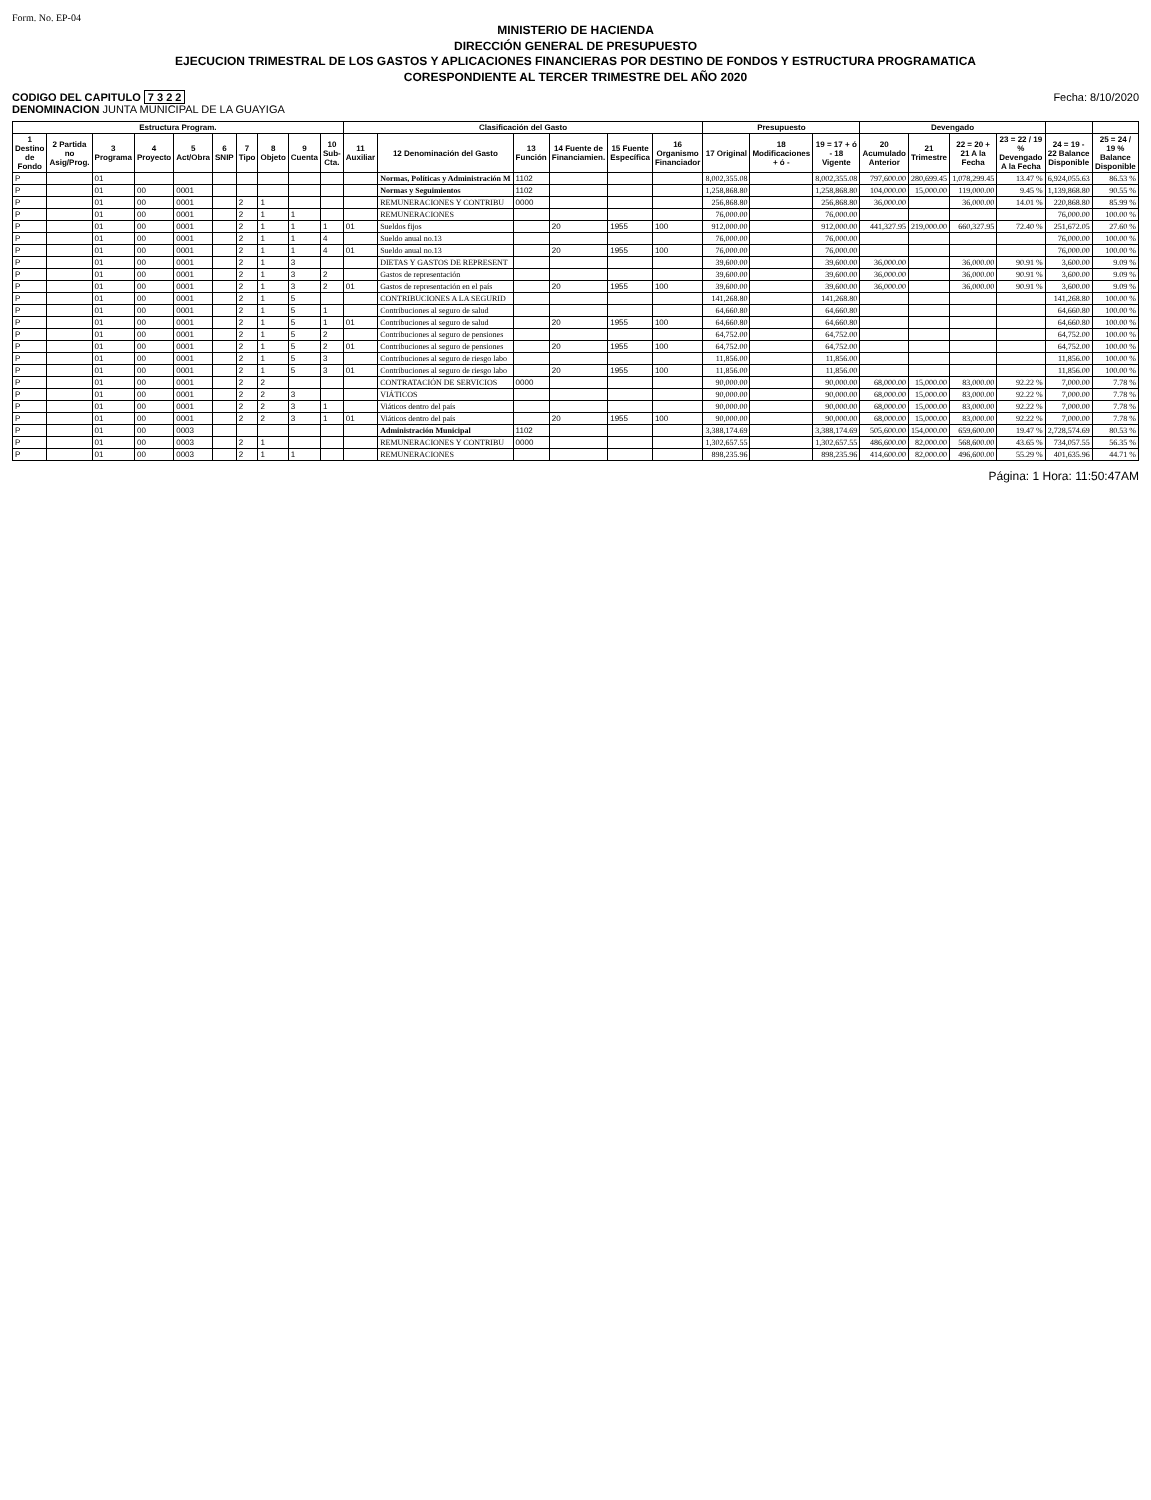Form. No. EP-04
MINISTERIO DE HACIENDA
DIRECCIÓN GENERAL DE PRESUPUESTO
EJECUCION TRIMESTRAL DE LOS GASTOS Y APLICACIONES FINANCIERAS POR DESTINO DE FONDOS Y ESTRUCTURA PROGRAMATICA
CORESPONDIENTE AL TERCER TRIMESTRE DEL AÑO 2020
CODIGO DEL CAPITULO 7 3 2 2
DENOMINACION JUNTA MUNICIPAL DE LA GUAYIGA
Fecha: 8/10/2020
| Estructura Program. | | | | | | | | | | Clasificación del Gasto | | | | | | Presupuesto | | | Devengado | | | | | |
| --- | --- | --- | --- | --- | --- | --- | --- | --- | --- | --- | --- | --- | --- | --- | --- | --- | --- | --- | --- | --- | --- | --- | --- | --- |
| 1 Destino de Fondo | 2 Partida no Asig/Prog. | 3 Programa | 4 Proyecto | 5 Act/Obra | 6 SNIP | 7 Tipo | 8 Objeto | 9 Cuenta | 10 Sub-Cta. | 11 Auxiliar | 12 Denominación del Gasto | 13 Función | 14 Fuente de Financiamien. | 15 Fuente Específica | 16 Organismo Financiador | 17 Original | 18 Modificaciones + ó - | 19 = 17 + ó - 18 Vigente | 20 Acumulado Anterior | 21 Trimestre | 22 = 20 + 21 A la Fecha | 23 = 22 / 19 % Devengado A la Fecha | 24 = 19 - 22 Balance Disponible | 25 = 24 / 19 % Balance Disponible |
| P | | 01 | | | | | | | | | Normas, Políticas y Administración M | 1102 | | | | 8,002,355.08 | | 8,002,355.08 | 797,600.00 | 280,699.45 | 1,078,299.45 | 13.47 % | 6,924,055.63 | 86.53 % |
| P | | 01 | 00 | 0001 | | | | | | | Normas y Seguimientos | 1102 | | | | 1,258,868.80 | | 1,258,868.80 | 104,000.00 | 15,000.00 | 119,000.00 | 9.45 % | 1,139,868.80 | 90.55 % |
| P | | 01 | 00 | 0001 | | 2 | 1 | | | | REMUNERACIONES Y CONTRIBU | 0000 | | | | 256,868.80 | | 256,868.80 | 36,000.00 | | 36,000.00 | 14.01 % | 220,868.80 | 85.99 % |
| P | | 01 | 00 | 0001 | | 2 | 1 | 1 | | | REMUNERACIONES | | | | | 76,000.00 | | 76,000.00 | | | | | 76,000.00 | 100.00 % |
| P | | 01 | 00 | 0001 | | 2 | 1 | 1 | 1 | 01 | Sueldos fijos | | 20 | 1955 | 100 | 912,000.00 | | 912,000.00 | 441,327.95 | 219,000.00 | 660,327.95 | 72.40 % | 251,672.05 | 27.60 % |
| P | | 01 | 00 | 0001 | | 2 | 1 | 1 | 4 | | Sueldo anual no.13 | | | | | 76,000.00 | | 76,000.00 | | | | | 76,000.00 | 100.00 % |
| P | | 01 | 00 | 0001 | | 2 | 1 | 1 | 4 | 01 | Sueldo anual no.13 | | 20 | 1955 | 100 | 76,000.00 | | 76,000.00 | | | | | 76,000.00 | 100.00 % |
| P | | 01 | 00 | 0001 | | 2 | 1 | 3 | | | DIETAS Y GASTOS DE REPRESENT | | | | | 39,600.00 | | 39,600.00 | 36,000.00 | | 36,000.00 | 90.91 % | 3,600.00 | 9.09 % |
| P | | 01 | 00 | 0001 | | 2 | 1 | 3 | 2 | | Gastos de representación | | | | | 39,600.00 | | 39,600.00 | 36,000.00 | | 36,000.00 | 90.91 % | 3,600.00 | 9.09 % |
| P | | 01 | 00 | 0001 | | 2 | 1 | 3 | 2 | 01 | Gastos de representación en el país | | 20 | 1955 | 100 | 39,600.00 | | 39,600.00 | 36,000.00 | | 36,000.00 | 90.91 % | 3,600.00 | 9.09 % |
| P | | 01 | 00 | 0001 | | 2 | 1 | 5 | | | CONTRIBUCIONES A LA SEGURID | | | | | 141,268.80 | | 141,268.80 | | | | | 141,268.80 | 100.00 % |
| P | | 01 | 00 | 0001 | | 2 | 1 | 5 | 1 | | Contribuciones al seguro de salud | | | | | 64,660.80 | | 64,660.80 | | | | | 64,660.80 | 100.00 % |
| P | | 01 | 00 | 0001 | | 2 | 1 | 5 | 1 | 01 | Contribuciones al seguro de salud | | 20 | 1955 | 100 | 64,660.80 | | 64,660.80 | | | | | 64,660.80 | 100.00 % |
| P | | 01 | 00 | 0001 | | 2 | 1 | 5 | 2 | | Contribuciones al seguro de pensiones | | | | | 64,752.00 | | 64,752.00 | | | | | 64,752.00 | 100.00 % |
| P | | 01 | 00 | 0001 | | 2 | 1 | 5 | 2 | 01 | Contribuciones al seguro de pensiones | | 20 | 1955 | 100 | 64,752.00 | | 64,752.00 | | | | | 64,752.00 | 100.00 % |
| P | | 01 | 00 | 0001 | | 2 | 1 | 5 | 3 | | Contribuciones al seguro de riesgo labo | | | | | 11,856.00 | | 11,856.00 | | | | | 11,856.00 | 100.00 % |
| P | | 01 | 00 | 0001 | | 2 | 1 | 5 | 3 | 01 | Contribuciones al seguro de riesgo labo | | 20 | 1955 | 100 | 11,856.00 | | 11,856.00 | | | | | 11,856.00 | 100.00 % |
| P | | 01 | 00 | 0001 | | 2 | 2 | | | | CONTRATACIÓN DE SERVICIOS | 0000 | | | | 90,000.00 | | 90,000.00 | 68,000.00 | 15,000.00 | 83,000.00 | 92.22 % | 7,000.00 | 7.78 % |
| P | | 01 | 00 | 0001 | | 2 | 2 | 3 | | | VIÁTICOS | | | | | 90,000.00 | | 90,000.00 | 68,000.00 | 15,000.00 | 83,000.00 | 92.22 % | 7,000.00 | 7.78 % |
| P | | 01 | 00 | 0001 | | 2 | 2 | 3 | 1 | | Viáticos dentro del país | | | | | 90,000.00 | | 90,000.00 | 68,000.00 | 15,000.00 | 83,000.00 | 92.22 % | 7,000.00 | 7.78 % |
| P | | 01 | 00 | 0001 | | 2 | 2 | 3 | 1 | 01 | Viáticos dentro del país | | 20 | 1955 | 100 | 90,000.00 | | 90,000.00 | 68,000.00 | 15,000.00 | 83,000.00 | 92.22 % | 7,000.00 | 7.78 % |
| P | | 01 | 00 | 0003 | | | | | | | Administración Municipal | 1102 | | | | 3,388,174.69 | | 3,388,174.69 | 505,600.00 | 154,000.00 | 659,600.00 | 19.47 % | 2,728,574.69 | 80.53 % |
| P | | 01 | 00 | 0003 | | 2 | 1 | | | | REMUNERACIONES Y CONTRIBU | 0000 | | | | 1,302,657.55 | | 1,302,657.55 | 486,600.00 | 82,000.00 | 568,600.00 | 43.65 % | 734,057.55 | 56.35 % |
| P | | 01 | 00 | 0003 | | 2 | 1 | 1 | | | REMUNERACIONES | | | | | 898,235.96 | | 898,235.96 | 414,600.00 | 82,000.00 | 496,600.00 | 55.29 % | 401,635.96 | 44.71 % |
Página: 1 Hora: 11:50:47AM